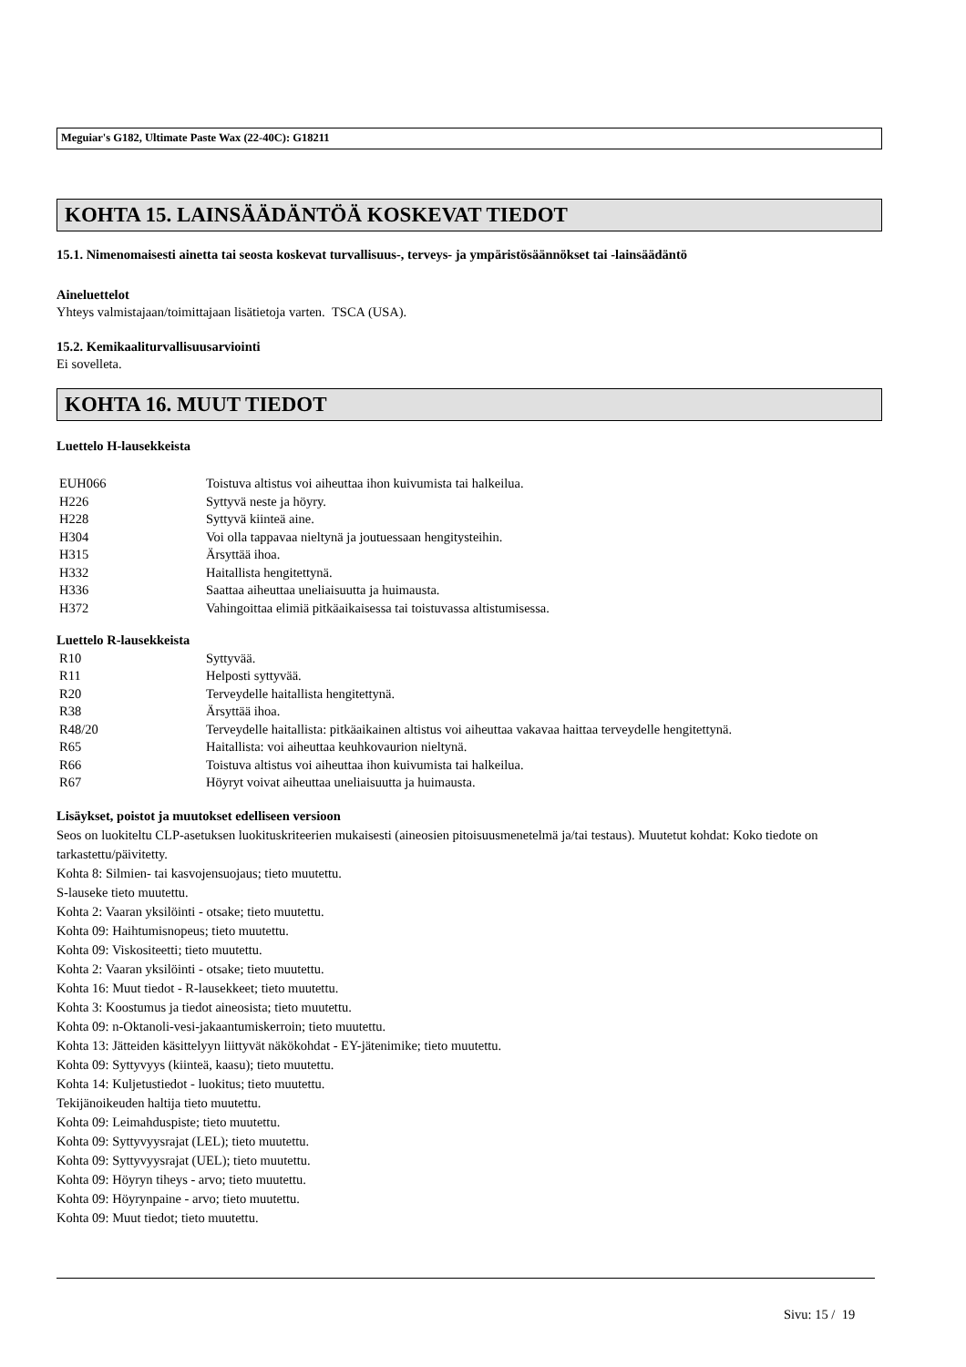Meguiar's G182, Ultimate Paste Wax (22-40C): G18211
KOHTA 15. LAINSÄÄDÄNTÖÄ KOSKEVAT TIEDOT
15.1. Nimenomaisesti ainetta tai seosta koskevat turvallisuus-, terveys- ja ympäristösäännökset tai -lainsäädäntö
Aineluettelot
Yhteys valmistajaan/toimittajaan lisätietoja varten. TSCA (USA).
15.2. Kemikaaliturvallisuusarviointi
Ei sovelleta.
KOHTA 16. MUUT TIEDOT
Luettelo H-lausekkeista
| EUH066 | Toistuva altistus voi aiheuttaa ihon kuivumista tai halkeilua. |
| H226 | Syttyvä neste ja höyry. |
| H228 | Syttyvä kiinteä aine. |
| H304 | Voi olla tappavaa nieltynä ja joutuessaan hengitysteihin. |
| H315 | Ärsyttää ihoa. |
| H332 | Haitallista hengitettynä. |
| H336 | Saattaa aiheuttaa uneliaisuutta ja huimausta. |
| H372 | Vahingoittaa elimiä pitkäaikaisessa tai toistuvassa altistumisessa. |
Luettelo R-lausekkeista
| R10 | Syttyvää. |
| R11 | Helposti syttyvää. |
| R20 | Terveydelle haitallista hengitettynä. |
| R38 | Ärsyttää ihoa. |
| R48/20 | Terveydelle haitallista: pitkäaikainen altistus voi aiheuttaa vakavaa haittaa terveydelle hengitettynä. |
| R65 | Haitallista: voi aiheuttaa keuhkovaurion nieltynä. |
| R66 | Toistuva altistus voi aiheuttaa ihon kuivumista tai halkeilua. |
| R67 | Höyryt voivat aiheuttaa uneliaisuutta ja huimausta. |
Lisäykset, poistot ja muutokset edelliseen versioon
Seos on luokiteltu CLP-asetuksen luokituskriteerien mukaisesti (aineosien pitoisuusmenetelmä ja/tai testaus). Muutetut kohdat: Koko tiedote on tarkastettu/päivitetty.
Kohta 8: Silmien- tai kasvojensuojaus; tieto muutettu.
S-lauseke tieto muutettu.
Kohta 2: Vaaran yksilöinti - otsake; tieto muutettu.
Kohta 09: Haihtumisnopeus; tieto muutettu.
Kohta 09: Viskositeetti; tieto muutettu.
Kohta 2: Vaaran yksilöinti - otsake; tieto muutettu.
Kohta 16: Muut tiedot - R-lausekkeet; tieto muutettu.
Kohta 3: Koostumus ja tiedot aineosista; tieto muutettu.
Kohta 09: n-Oktanoli-vesi-jakaantumiskerroin; tieto muutettu.
Kohta 13: Jätteiden käsittelyyn liittyvät näkökohdat - EY-jätenimike; tieto muutettu.
Kohta 09: Syttyvyys (kiinteä, kaasu); tieto muutettu.
Kohta 14: Kuljetustiedot - luokitus; tieto muutettu.
Tekijänoikeuden haltija tieto muutettu.
Kohta 09: Leimahduspiste; tieto muutettu.
Kohta 09: Syttyvyysrajat (LEL); tieto muutettu.
Kohta 09: Syttyvyysrajat (UEL); tieto muutettu.
Kohta 09: Höyryn tiheys - arvo; tieto muutettu.
Kohta 09: Höyrynpaine - arvo; tieto muutettu.
Kohta 09: Muut tiedot; tieto muutettu.
Sivu: 15 / 19